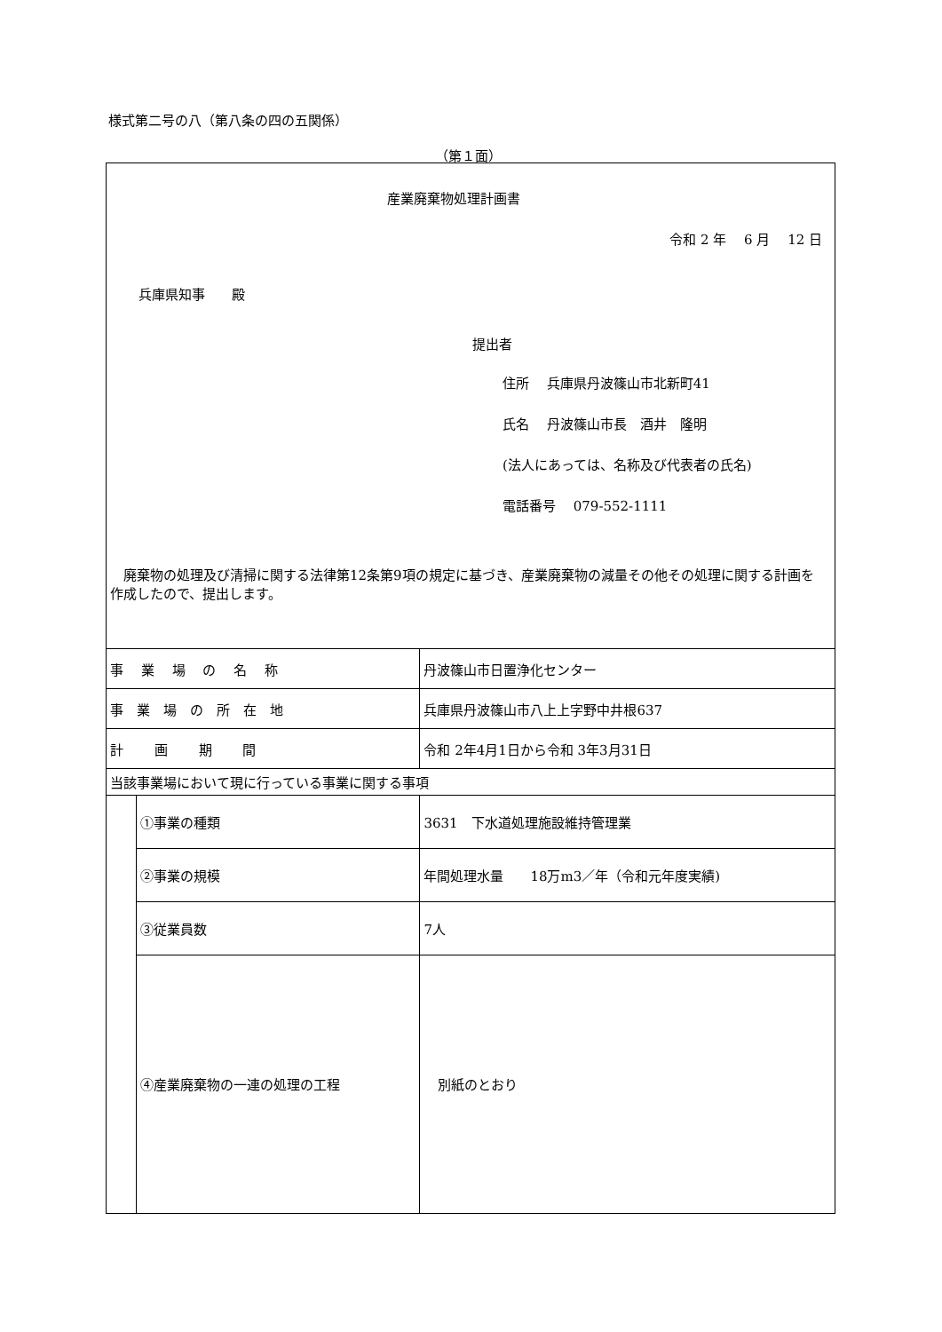様式第二号の八（第八条の四の五関係）
（第１面）
産業廃棄物処理計画書
令和 2 年　 6 月　 12 日
兵庫県知事　　殿
提出者
住所　 兵庫県丹波篠山市北新町41
氏名　 丹波篠山市長　酒井　隆明
(法人にあっては、名称及び代表者の氏名)
電話番号　 079-552-1111
　廃棄物の処理及び清掃に関する法律第12条第9項の規定に基づき、産業廃棄物の減量その他その処理に関する計画を作成したので、提出します。
| 事 業 場 の 名 称 | | 丹波篠山市日置浄化センター |
| 事 業 場 の 所 在 地 | | 兵庫県丹波篠山市八上上字野中井根637 |
| 計 画 期 間 | | 令和 2年4月1日から令和 3年3月31日 |
| 当該事業場において現に行っている事業に関する事項 | | |
| | ①事業の種類 | 3631 下水道処理施設維持管理業 |
| | ②事業の規模 | 年間処理水量 18万m3／年（令和元年度実績) |
| | ③従業員数 | 7人 |
| | ④産業廃棄物の一連の処理の工程 | 別紙のとおり |